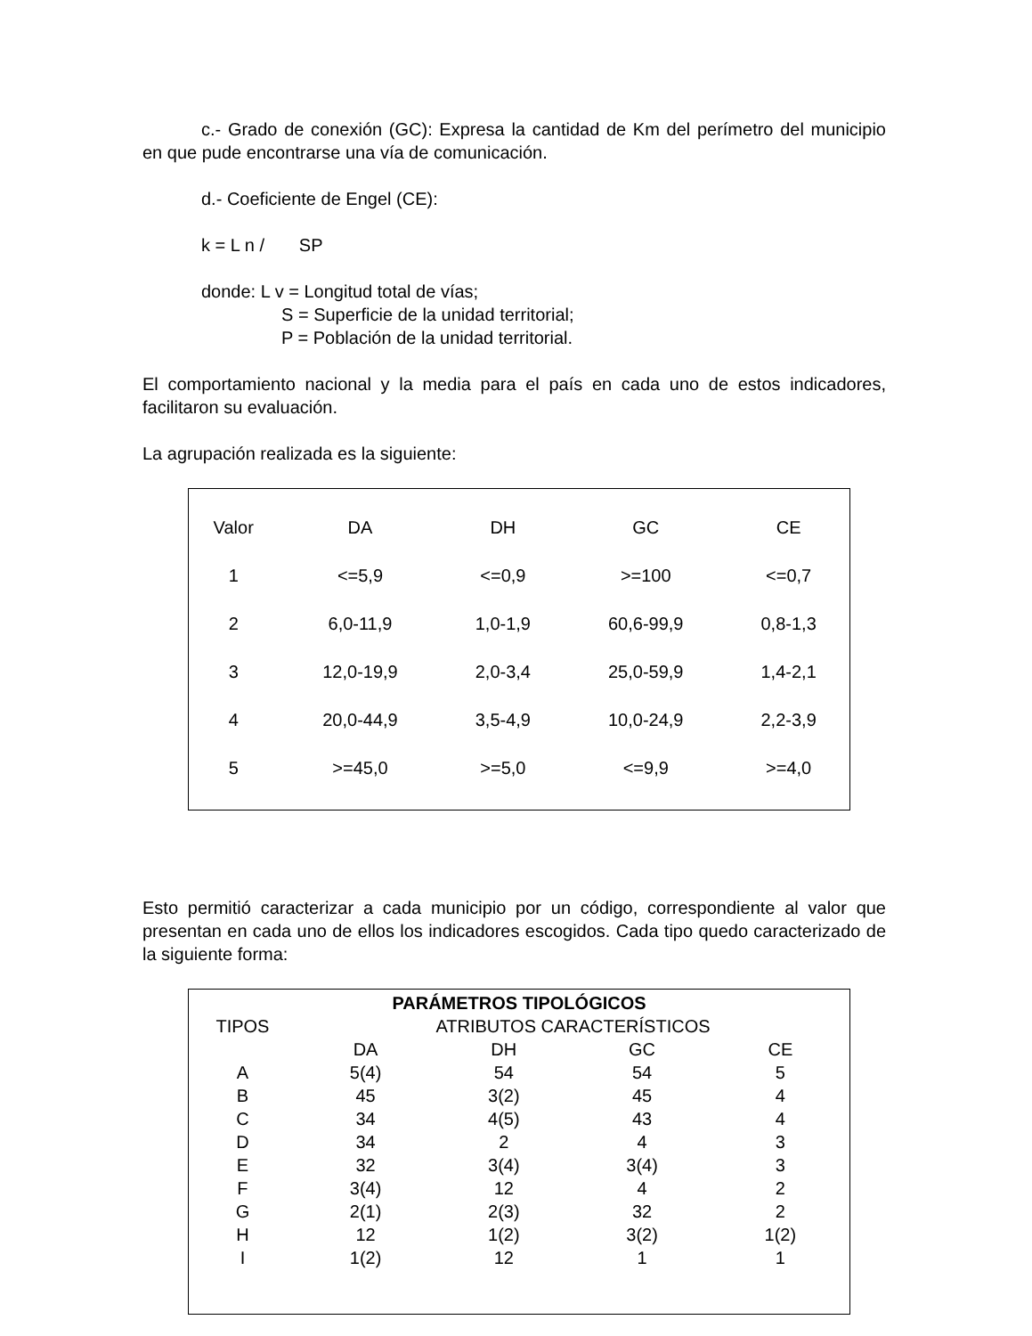c.- Grado de conexión (GC): Expresa la cantidad de Km del perímetro del municipio en que pude encontrarse una vía de comunicación.
d.- Coeficiente de Engel (CE):
k = L n / SP
donde: L v = Longitud total de vías;
S = Superficie de la unidad territorial;
P = Población de la unidad territorial.
El comportamiento nacional y la media para el país en cada uno de estos indicadores, facilitaron su evaluación.
La agrupación realizada es la siguiente:
| Valor | DA | DH | GC | CE |
| --- | --- | --- | --- | --- |
| 1 | <=5,9 | <=0,9 | >=100 | <=0,7 |
| 2 | 6,0-11,9 | 1,0-1,9 | 60,6-99,9 | 0,8-1,3 |
| 3 | 12,0-19,9 | 2,0-3,4 | 25,0-59,9 | 1,4-2,1 |
| 4 | 20,0-44,9 | 3,5-4,9 | 10,0-24,9 | 2,2-3,9 |
| 5 | >=45,0 | >=5,0 | <=9,9 | >=4,0 |
Esto permitió caracterizar a cada municipio por un código, correspondiente al valor que presentan en cada uno de ellos los indicadores escogidos. Cada tipo quedo caracterizado de la siguiente forma:
| PARÁMETROS TIPOLÓGICOS | | | | |
| --- | --- | --- | --- | --- |
| TIPOS | ATRIBUTOS CARACTERÍSTICOS | | | |
| | DA | DH | GC | CE |
| A | 5(4) | 54 | 54 | 5 |
| B | 45 | 3(2) | 45 | 4 |
| C | 34 | 4(5) | 43 | 4 |
| D | 34 | 2 | 4 | 3 |
| E | 32 | 3(4) | 3(4) | 3 |
| F | 3(4) | 12 | 4 | 2 |
| G | 2(1) | 2(3) | 32 | 2 |
| H | 12 | 1(2) | 3(2) | 1(2) |
| I | 1(2) | 12 | 1 | 1 |